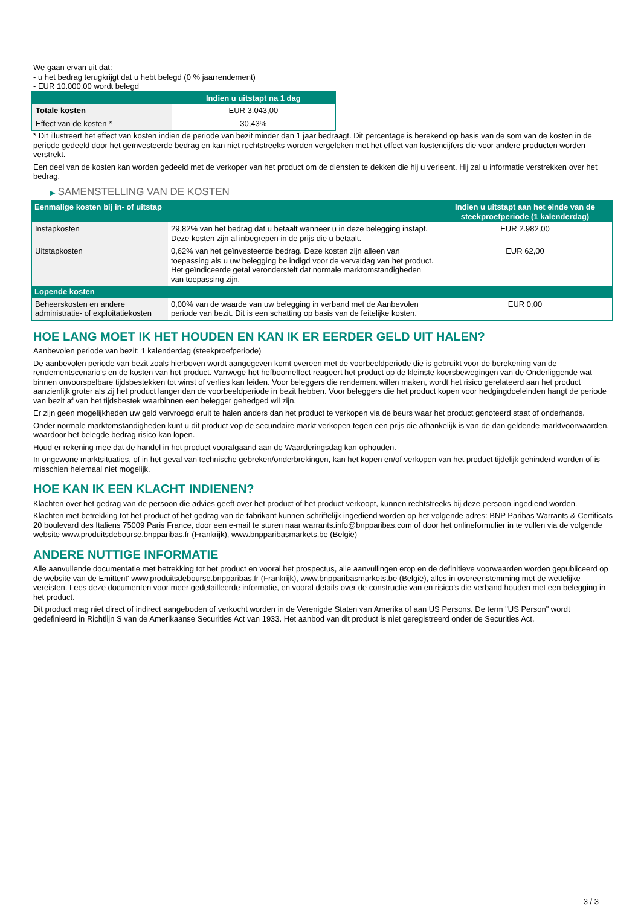We gaan ervan uit dat:
- u het bedrag terugkrijgt dat u hebt belegd (0 % jaarrendement)
- EUR 10.000,00 wordt belegd
| | Indien u uitstapt na 1 dag |
| --- | --- |
| Totale kosten | EUR 3.043,00 |
| Effect van de kosten * | 30,43% |
* Dit illustreert het effect van kosten indien de periode van bezit minder dan 1 jaar bedraagt. Dit percentage is berekend op basis van de som van de kosten in de periode gedeeld door het geïnvesteerde bedrag en kan niet rechtstreeks worden vergeleken met het effect van kostencijfers die voor andere producten worden verstrekt.
Een deel van de kosten kan worden gedeeld met de verkoper van het product om de diensten te dekken die hij u verleent. Hij zal u informatie verstrekken over het bedrag.
▶ SAMENSTELLING VAN DE KOSTEN
| Eenmalige kosten bij in- of uitstap | | Indien u uitstapt aan het einde van de steekproefperiode (1 kalenderdag) |
| --- | --- | --- |
| Instapkosten | 29,82% van het bedrag dat u betaalt wanneer u in deze belegging instapt. Deze kosten zijn al inbegrepen in de prijs die u betaalt. | EUR 2.982,00 |
| Uitstapkosten | 0,62% van het geïnvesteerde bedrag. Deze kosten zijn alleen van toepassing als u uw belegging be indigd voor de vervaldag van het product. Het geïndiceerde getal veronderstelt dat normale marktomstandigheden van toepassing zijn. | EUR 62,00 |
| Lopende kosten | | |
| Beheerskosten en andere administratie- of exploitatiekosten | 0,00% van de waarde van uw belegging in verband met de Aanbevolen periode van bezit. Dit is een schatting op basis van de feitelijke kosten. | EUR 0,00 |
HOE LANG MOET IK HET HOUDEN EN KAN IK ER EERDER GELD UIT HALEN?
Aanbevolen periode van bezit: 1 kalenderdag (steekproefperiode)
De aanbevolen periode van bezit zoals hierboven wordt aangegeven komt overeen met de voorbeeldperiode die is gebruikt voor de berekening van de rendementscenario's en de kosten van het product. Vanwege het hefboomeffect reageert het product op de kleinste koersbewegingen van de Onderliggende wat binnen onvoorspelbare tijdsbestekken tot winst of verlies kan leiden. Voor beleggers die rendement willen maken, wordt het risico gerelateerd aan het product aanzienlijk groter als zij het product langer dan de voorbeeldperiode in bezit hebben. Voor beleggers die het product kopen voor hedgingdoeleinden hangt de periode van bezit af van het tijdsbestek waarbinnen een belegger gehedged wil zijn.
Er zijn geen mogelijkheden uw geld vervroegd eruit te halen anders dan het product te verkopen via de beurs waar het product genoteerd staat of onderhands.
Onder normale marktomstandigheden kunt u dit product vop de secundaire markt verkopen tegen een prijs die afhankelijk is van de dan geldende marktvoorwaarden, waardoor het belegde bedrag risico kan lopen.
Houd er rekening mee dat de handel in het product voorafgaand aan de Waarderingsdag kan ophouden.
In ongewone marktsituaties, of in het geval van technische gebreken/onderbrekingen, kan het kopen en/of verkopen van het product tijdelijk gehinderd worden of is misschien helemaal niet mogelijk.
HOE KAN IK EEN KLACHT INDIENEN?
Klachten over het gedrag van de persoon die advies geeft over het product of het product verkoopt, kunnen rechtstreeks bij deze persoon ingediend worden.
Klachten met betrekking tot het product of het gedrag van de fabrikant kunnen schriftelijk ingediend worden op het volgende adres: BNP Paribas Warrants & Certificats 20 boulevard des Italiens 75009 Paris France, door een e-mail te sturen naar warrants.info@bnpparibas.com of door het onlineformulier in te vullen via de volgende website www.produitsdebourse.bnpparibas.fr (Frankrijk), www.bnpparibasmarkets.be (België)
ANDERE NUTTIGE INFORMATIE
Alle aanvullende documentatie met betrekking tot het product en vooral het prospectus, alle aanvullingen erop en de definitieve voorwaarden worden gepubliceerd op de website van de Emittent' www.produitsdebourse.bnpparibas.fr (Frankrijk), www.bnpparibasmarkets.be (België), alles in overeenstemming met de wettelijke vereisten. Lees deze documenten voor meer gedetailleerde informatie, en vooral details over de constructie van en risico’s die verband houden met een belegging in het product.
Dit product mag niet direct of indirect aangeboden of verkocht worden in de Verenigde Staten van Amerika of aan US Persons. De term "US Person" wordt gedefinieerd in Richtlijn S van de Amerikaanse Securities Act van 1933. Het aanbod van dit product is niet geregistreerd onder de Securities Act.
3 / 3